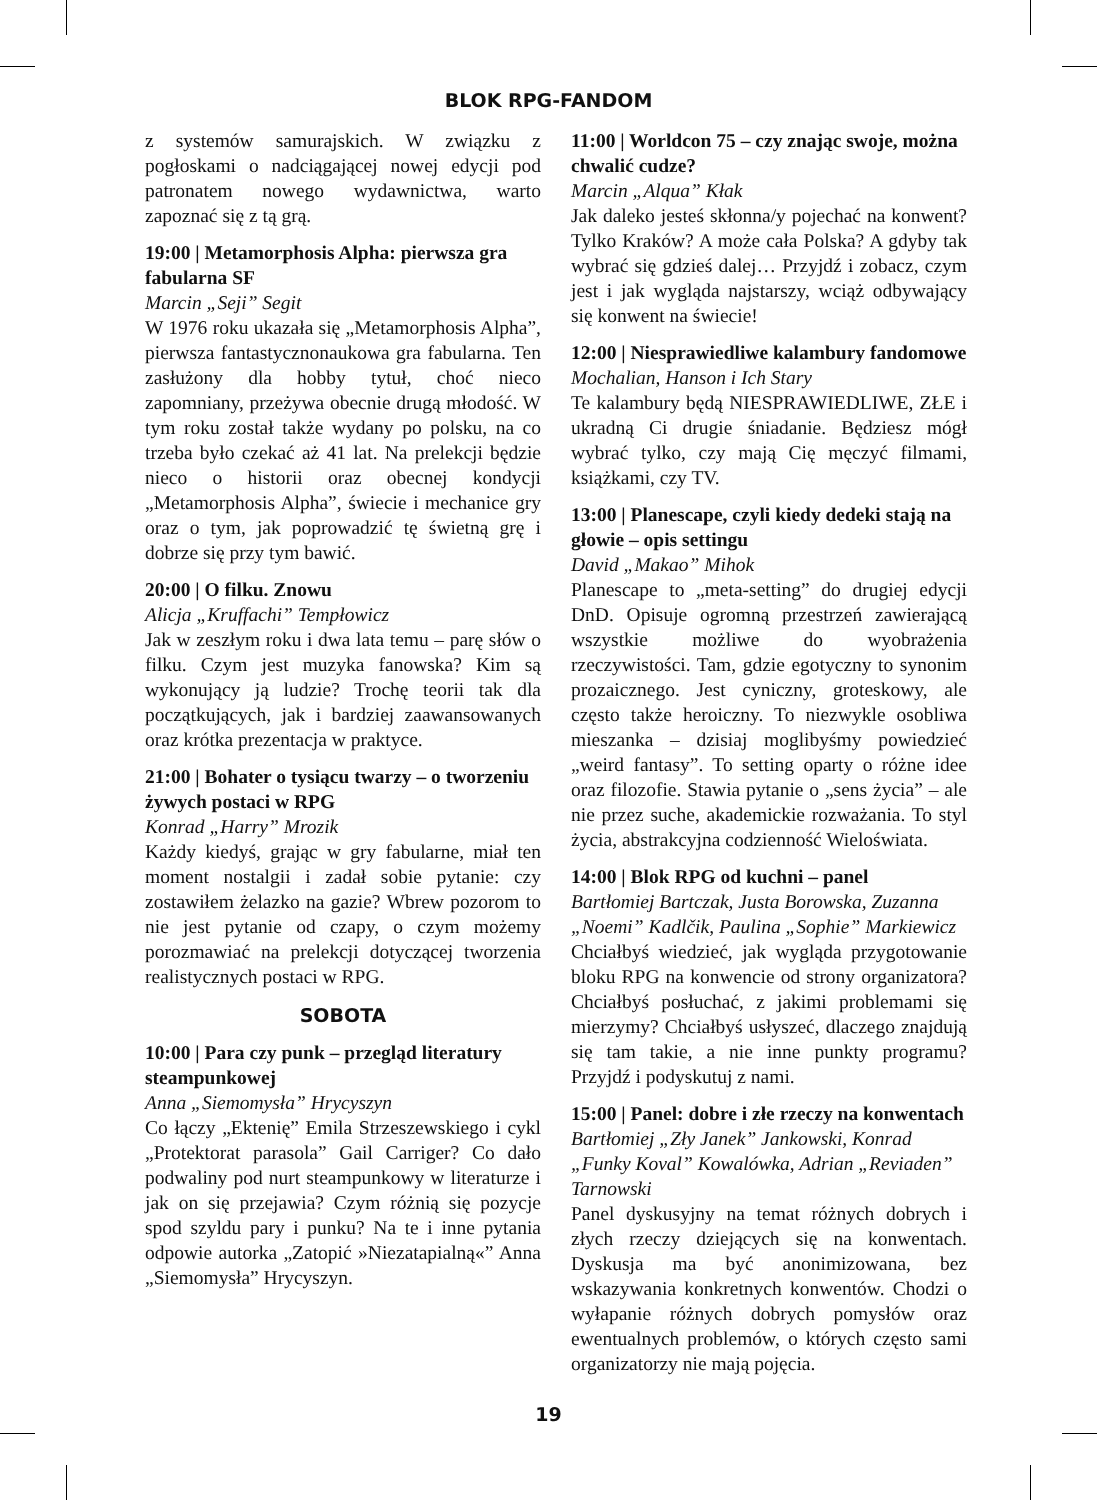BLOK RPG-FANDOM
z systemów samurajskich. W związku z pogłoskami o nadciągającej nowej edycji pod patronatem nowego wydawnictwa, warto zapoznać się z tą grą.
19:00 | Metamorphosis Alpha: pierwsza gra fabularna SF
Marcin „Seji” Segit
W 1976 roku ukazała się „Metamorphosis Alpha”, pierwsza fantastycznonaukowa gra fabularna. Ten zasłużony dla hobby tytuł, choć nieco zapomniany, przeżywa obecnie drugą młodość. W tym roku został także wydany po polsku, na co trzeba było czekać aż 41 lat. Na prelekcji będzie nieco o historii oraz obecnej kondycji „Metamorphosis Alpha”, świecie i mechanice gry oraz o tym, jak poprowadzić tę świetną grę i dobrze się przy tym bawić.
20:00 | O filku. Znowu
Alicja „Kruffachi” Tempłowicz
Jak w zeszłym roku i dwa lata temu – parę słów o filku. Czym jest muzyka fanowska? Kim są wykonujący ją ludzie? Trochę teorii tak dla początkujących, jak i bardziej zaawansowanych oraz krótka prezentacja w praktyce.
21:00 | Bohater o tysiącu twarzy – o tworzeniu żywych postaci w RPG
Konrad „Harry” Mrozik
Każdy kiedyś, grając w gry fabularne, miał ten moment nostalgii i zadał sobie pytanie: czy zostawiłem żelazko na gazie? Wbrew pozorom to nie jest pytanie od czapy, o czym możemy porozmawiać na prelekcji dotyczącej tworzenia realistycznych postaci w RPG.
SOBOTA
10:00 | Para czy punk – przegląd literatury steampunkowej
Anna „Siemomysła” Hrycyszyn
Co łączy „Ektenię” Emila Strzeszewskiego i cykl „Protektorat parasola” Gail Carriger? Co dało podwaliny pod nurt steampunkowy w literaturze i jak on się przejawia? Czym różnią się pozycje spod szyldu pary i punku? Na te i inne pytania odpowie autorka „Zatopić »Niezatapialną«” Anna „Siemomysła” Hrycyszyn.
11:00 | Worldcon 75 – czy znając swoje, można chwalić cudze?
Marcin „Alqua” Kłak
Jak daleko jesteś skłonna/y pojechać na konwent? Tylko Kraków? A może cała Polska? A gdyby tak wybrać się gdzieś dalej… Przyjdź i zobacz, czym jest i jak wygląda najstarszy, wciąż odbywający się konwent na świecie!
12:00 | Niesprawiedliwe kalambury fandomowe
Mochalian, Hanson i Ich Stary
Te kalambury będą NIESPRAWIEDLIWE, ZŁE i ukradną Ci drugie śniadanie. Będziesz mógł wybrać tylko, czy mają Cię męczyć filmami, książkami, czy TV.
13:00 | Planescape, czyli kiedy dedeki stają na głowie – opis settingu
David „Makao” Mihok
Planescape to „meta-setting” do drugiej edycji DnD. Opisuje ogromną przestrzeń zawierającą wszystkie możliwe do wyobrażenia rzeczywistości. Tam, gdzie egotyczny to synonim prozaicznego. Jest cyniczny, groteskowy, ale często także heroiczny. To niezwykle osobliwa mieszanka – dzisiaj moglibyśmy powiedzieć „weird fantasy”. To setting oparty o różne idee oraz filozofie. Stawia pytanie o „sens życia” – ale nie przez suche, akademickie rozważania. To styl życia, abstrakcyjna codzienność Wieloświata.
14:00 | Blok RPG od kuchni – panel
Bartłomiej Bartczak, Justa Borowska, Zuzanna „Noemi” Kadlčik, Paulina „Sophie” Markiewicz
Chciałbyś wiedzieć, jak wygląda przygotowanie bloku RPG na konwencie od strony organizatora? Chciałbyś posłuchać, z jakimi problemami się mierzymy? Chciałbyś usłyszeć, dlaczego znajdują się tam takie, a nie inne punkty programu? Przyjdź i podyskutuj z nami.
15:00 | Panel: dobre i złe rzeczy na konwentach
Bartłomiej „Zły Janek” Jankowski, Konrad „Funky Koval” Kowalówka, Adrian „Reviaden” Tarnowski
Panel dyskusyjny na temat różnych dobrych i złych rzeczy dziejących się na konwentach. Dyskusja ma być anonimizowana, bez wskazywania konkretnych konwentów. Chodzi o wyłapanie różnych dobrych pomysłów oraz ewentualnych problemów, o których często sami organizatorzy nie mają pojęcia.
19